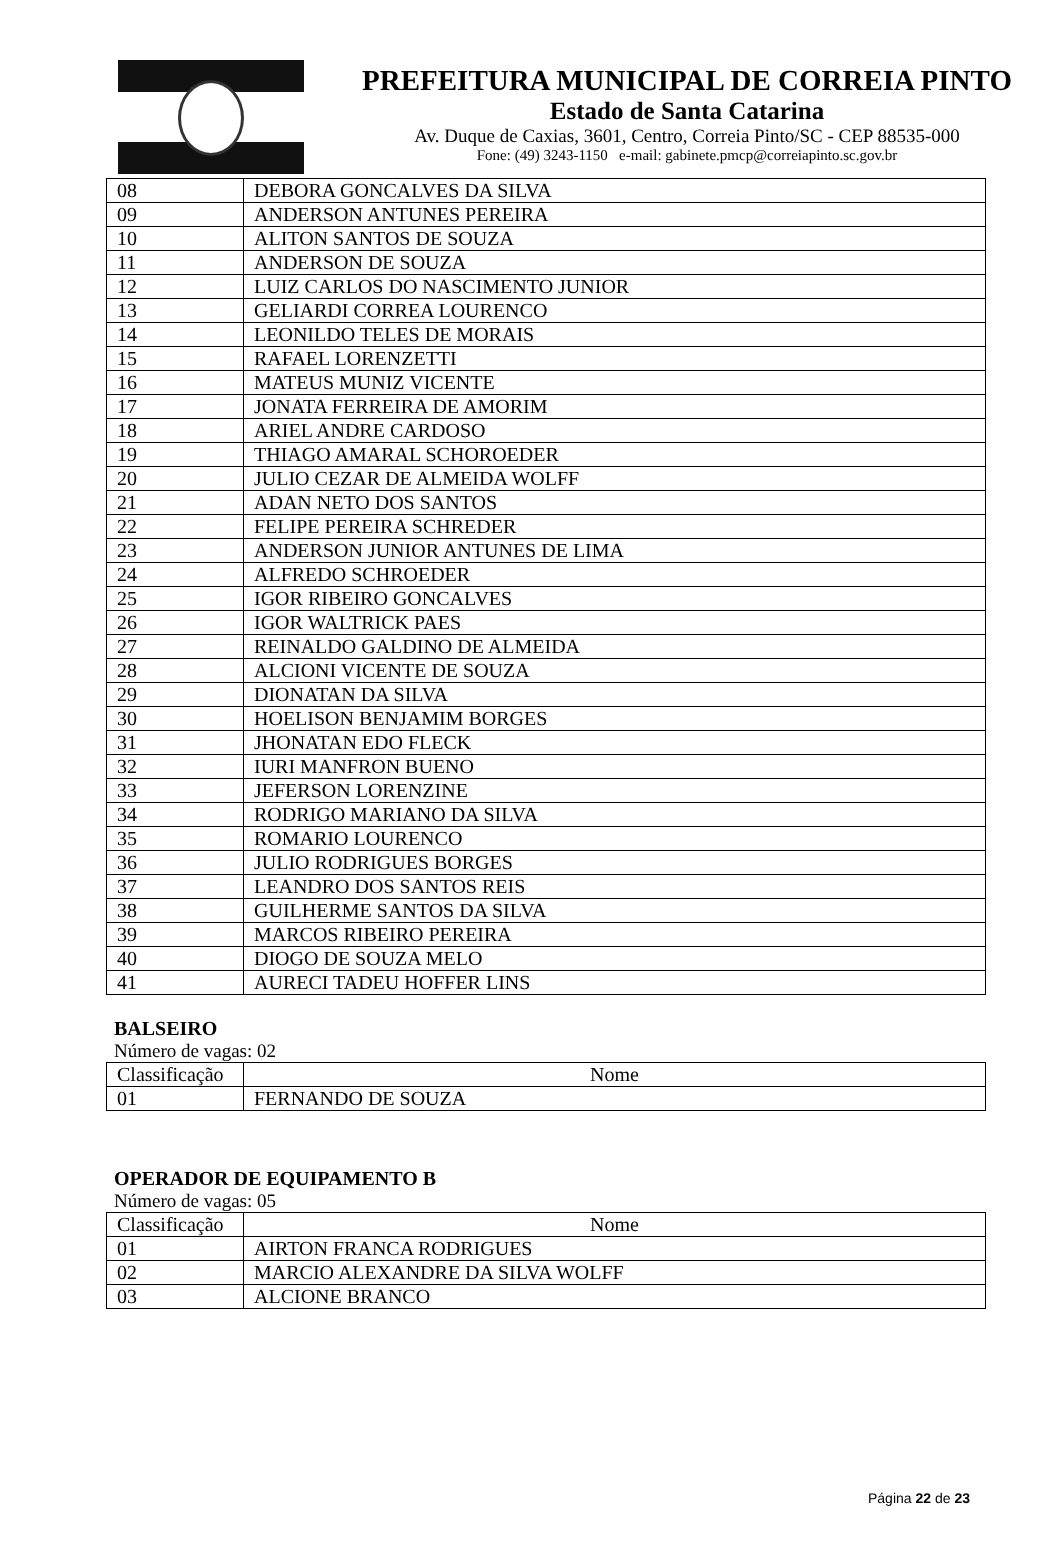PREFEITURA MUNICIPAL DE CORREIA PINTO
Estado de Santa Catarina
Av. Duque de Caxias, 3601, Centro, Correia Pinto/SC - CEP 88535-000
Fone: (49) 3243-1150 e-mail: gabinete.pmcp@correiapinto.sc.gov.br
| 08 | DEBORA GONCALVES DA SILVA |
| 09 | ANDERSON ANTUNES PEREIRA |
| 10 | ALITON SANTOS DE SOUZA |
| 11 | ANDERSON DE SOUZA |
| 12 | LUIZ CARLOS DO NASCIMENTO JUNIOR |
| 13 | GELIARDI CORREA LOURENCO |
| 14 | LEONILDO TELES DE MORAIS |
| 15 | RAFAEL LORENZETTI |
| 16 | MATEUS MUNIZ VICENTE |
| 17 | JONATA FERREIRA DE AMORIM |
| 18 | ARIEL ANDRE CARDOSO |
| 19 | THIAGO AMARAL SCHOROEDER |
| 20 | JULIO CEZAR DE ALMEIDA WOLFF |
| 21 | ADAN NETO DOS SANTOS |
| 22 | FELIPE PEREIRA SCHREDER |
| 23 | ANDERSON JUNIOR ANTUNES DE LIMA |
| 24 | ALFREDO SCHROEDER |
| 25 | IGOR RIBEIRO GONCALVES |
| 26 | IGOR WALTRICK PAES |
| 27 | REINALDO GALDINO DE ALMEIDA |
| 28 | ALCIONI VICENTE DE SOUZA |
| 29 | DIONATAN DA SILVA |
| 30 | HOELISON BENJAMIM BORGES |
| 31 | JHONATAN EDO FLECK |
| 32 | IURI MANFRON BUENO |
| 33 | JEFERSON LORENZINE |
| 34 | RODRIGO MARIANO DA SILVA |
| 35 | ROMARIO LOURENCO |
| 36 | JULIO RODRIGUES BORGES |
| 37 | LEANDRO DOS SANTOS REIS |
| 38 | GUILHERME SANTOS DA SILVA |
| 39 | MARCOS RIBEIRO PEREIRA |
| 40 | DIOGO DE SOUZA MELO |
| 41 | AURECI TADEU HOFFER LINS |
BALSEIRO
Número de vagas: 02
| Classificação | Nome |
| --- | --- |
| 01 | FERNANDO DE SOUZA |
OPERADOR DE EQUIPAMENTO B
Número de vagas: 05
| Classificação | Nome |
| --- | --- |
| 01 | AIRTON FRANCA RODRIGUES |
| 02 | MARCIO ALEXANDRE DA SILVA WOLFF |
| 03 | ALCIONE BRANCO |
Página 22 de 23